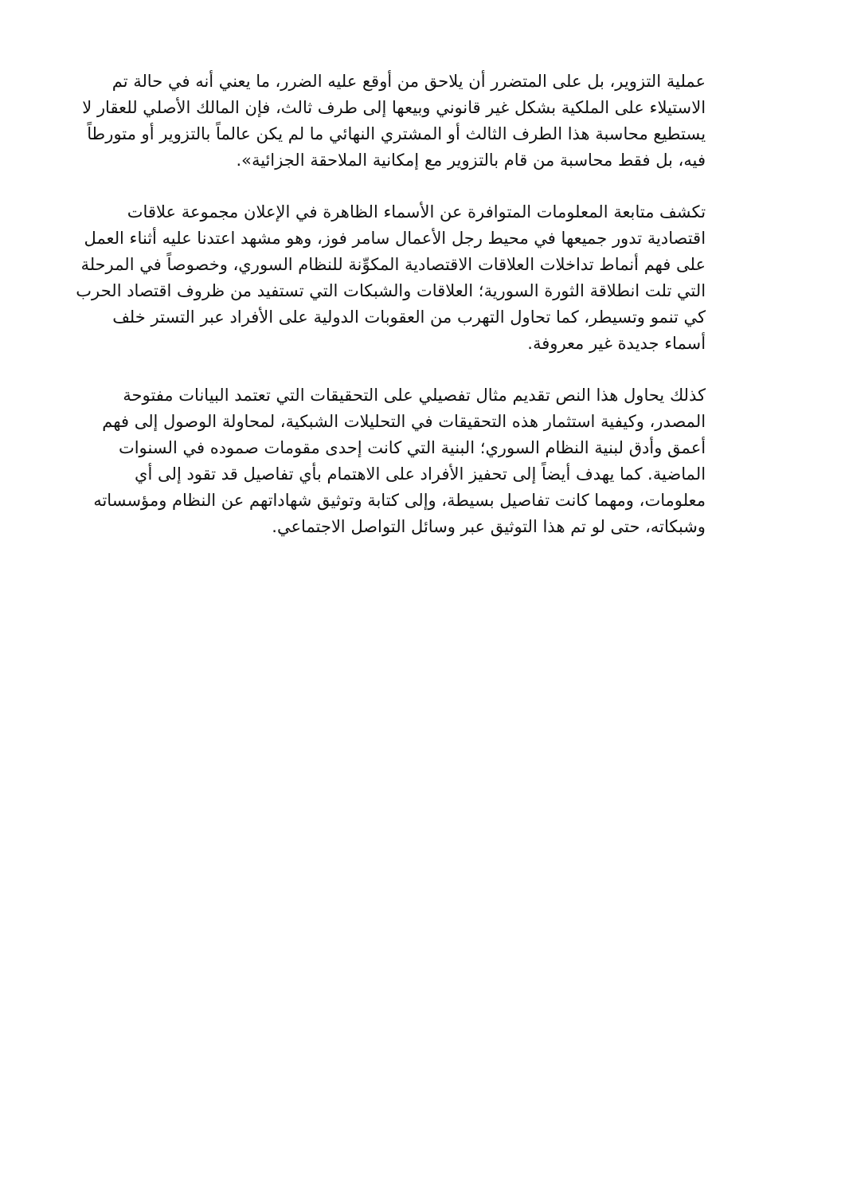عملية التزوير، بل على المتضرر أن يلاحق من أوقع عليه الضرر، ما يعني أنه في حالة تم الاستيلاء على الملكية بشكل غير قانوني وبيعها إلى طرف ثالث، فإن المالك الأصلي للعقار لا يستطيع محاسبة هذا الطرف الثالث أو المشتري النهائي ما لم يكن عالماً بالتزوير أو متورطاً فيه، بل فقط محاسبة من قام بالتزوير مع إمكانية الملاحقة الجزائية».
تكشف متابعة المعلومات المتوافرة عن الأسماء الظاهرة في الإعلان مجموعة علاقات اقتصادية تدور جميعها في محيط رجل الأعمال سامر فوز، وهو مشهد اعتدنا عليه أثناء العمل على فهم أنماط تداخلات العلاقات الاقتصادية المكوِّنة للنظام السوري، وخصوصاً في المرحلة التي تلت انطلاقة الثورة السورية؛ العلاقات والشبكات التي تستفيد من ظروف اقتصاد الحرب كي تنمو وتسيطر، كما تحاول التهرب من العقوبات الدولية على الأفراد عبر التستر خلف أسماء جديدة غير معروفة.
كذلك يحاول هذا النص تقديم مثال تفصيلي على التحقيقات التي تعتمد البيانات مفتوحة المصدر، وكيفية استثمار هذه التحقيقات في التحليلات الشبكية، لمحاولة الوصول إلى فهم أعمق وأدق لبنية النظام السوري؛ البنية التي كانت إحدى مقومات صموده في السنوات الماضية. كما يهدف أيضاً إلى تحفيز الأفراد على الاهتمام بأي تفاصيل قد تقود إلى أي معلومات، ومهما كانت تفاصيل بسيطة، وإلى كتابة وتوثيق شهاداتهم عن النظام ومؤسساته وشبكاته، حتى لو تم هذا التوثيق عبر وسائل التواصل الاجتماعي.